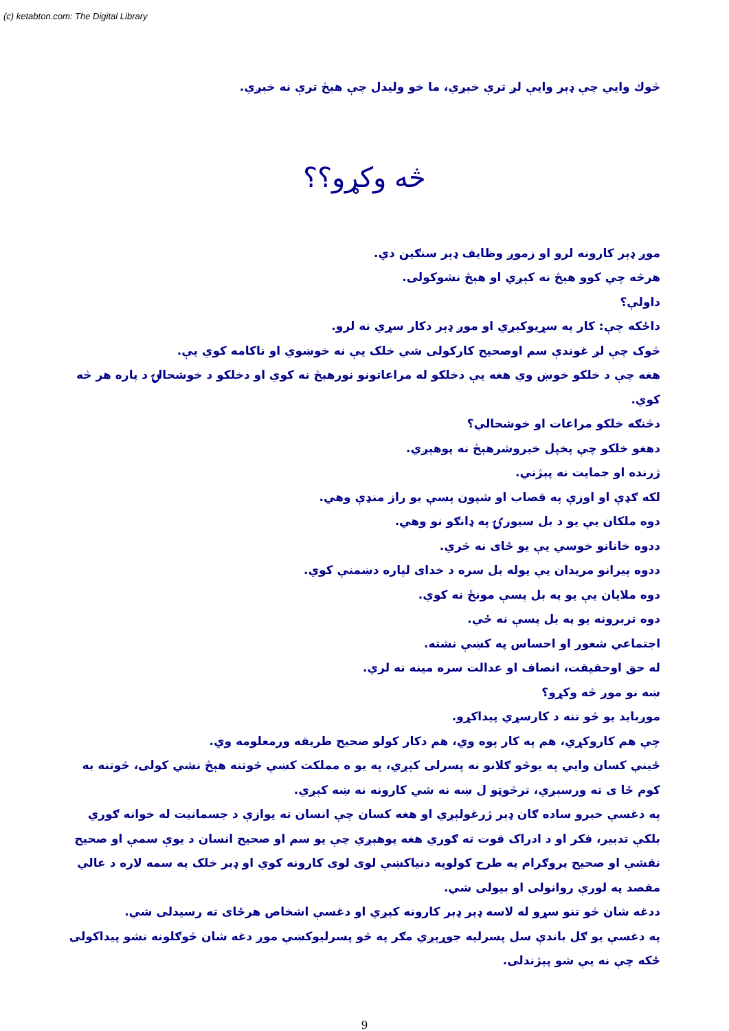(c) ketabton.com: The Digital Library
څوك وايي چې ډېر وايې لږ ترې خېږي، ما خو وليدل چې هېڅ ترې نه خېږي.
څه وکړو؟؟
موږ ډېر کارونه لرو او زموږ وظايف ډېر سنګين دي.
هرڅه چې کوو هېڅ نه کېږي او هېڅ نشوکولی.
داولې؟
داځکه چې: کار په سړيوکېږي او موږ ډېر دکار سړي نه لرو.
څوک چې لږ غوندې سم اوصحيح کارکولی شي خلک يې نه خوښوي او ناکامه کوي يې.
هغه چې د خلکو خوښ وي هغه يې دخلکو له مراعاتونو نورهېڅ نه کوي او دخلکو د خوشحالۍ د پاره هر څه کوي.
دڅنګه خلکو مراعات او خوشحالي؟
دهغو خلکو چې پخپل خيروشرهېڅ نه پوهېږي.
ژرنده او جمايت نه پېژني.
لکه ګډې او اوزې په قصاب او شپون پسې يو راز منډې وهي.
دوه ملکان يې يو د بل سيورۍ په ډانګو نو وهي.
ددوه خانانو خوسي يې يو ځای نه څري.
ددوه پيرانو مريدان يې يوله بل سره د خدای لپاره دښمنې کوي.
دوه ملايان يې يو په بل پسې مونځ نه کوي.
دوه تربرونه يو په بل پسې نه ځي.
اجتماعي شعور او احساس په کښې نشته.
له حق اوحقيقت، انصاف او عدالت سره مينه نه لري.
ښه نو موږ څه وکړو؟
موږبايد يو څو تنه د کارسړي پيداکړو.
چې هم کاروکړي، هم په کار پوه وي، هم دکار کولو صحيح طريقه ورمعلومه وي.
ځينې کسان وايي په يوڅو ګلانو نه پسرلی کېږي، په يو ه مملکت کښې څوتنه هېڅ نشي کولی، څوتنه به کوم ځا ی ته ورسېږي، ترڅوټو ل ښه نه شي کارونه نه ښه کېږي.
په دغسې خبرو ساده ګان ډېر ژرغولېږي او هغه کسان چې انسان ته يوازې د جسمانيت له خوانه ګوري بلکې تدبير، فکر او د ادراک قوت ته ګوري هغه پوهېږي چې يو سم او صحيح انسان د يوې سمې او صحيح نقشې او صحيح پروګرام په طرح کولوپه دنياکښې لوی لوی کارونه کوي او ډېر خلک په سمه لاره د عالي مقصد په لورې روانولی او بيولی شي.
ددغه شان څو تنو سړو له لاسه ډېر ډېر کارونه کېږي او دغسې اشخاص هرځای ته رسيدلی شي.
په دغسې يو ګل باندې سل پسرليه جوړېږي مګر په څو پسرليوکښې موږ دغه شان څوګلونه نشو پيداکولی ځکه چې نه يې شو پېژندلی.
9